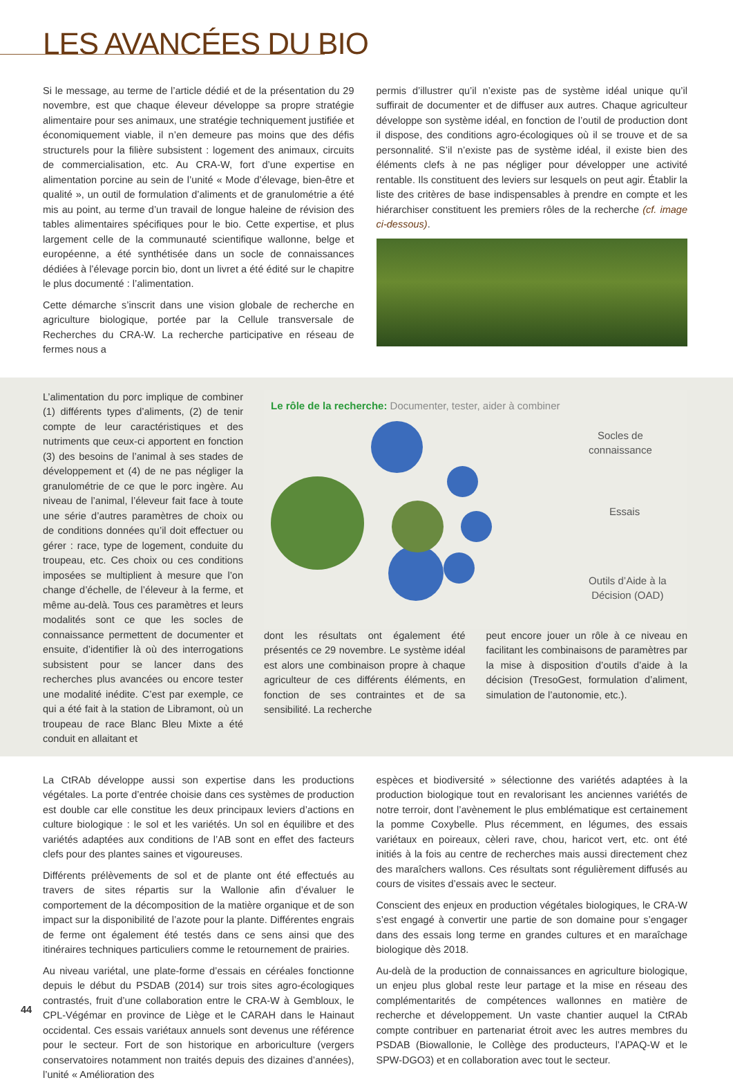LES AVANCÉES DU BIO
Si le message, au terme de l’article dédié et de la présentation du 29 novembre, est que chaque éleveur développe sa propre stratégie alimentaire pour ses animaux, une stratégie techniquement justifiée et économiquement viable, il n’en demeure pas moins que des défis structurels pour la filière subsistent : logement des animaux, circuits de commercialisation, etc. Au CRA-W, fort d’une expertise en alimentation porcine au sein de l’unité « Mode d’élevage, bien-être et qualité », un outil de formulation d’aliments et de granulométrie a été mis au point, au terme d’un travail de longue haleine de révision des tables alimentaires spécifiques pour le bio. Cette expertise, et plus largement celle de la communauté scientifique wallonne, belge et européenne, a été synthétisée dans un socle de connaissances dédiées à l’élevage porcin bio, dont un livret a été édité sur le chapitre le plus documenté : l’alimentation.
Cette démarche s’inscrit dans une vision globale de recherche en agriculture biologique, portée par la Cellule transversale de Recherches du CRA-W. La recherche participative en réseau de fermes nous a
permis d’illustrer qu’il n’existe pas de système idéal unique qu’il suffirait de documenter et de diffuser aux autres. Chaque agriculteur développe son système idéal, en fonction de l’outil de production dont il dispose, des conditions agro-écologiques où il se trouve et de sa personnalité. S’il n’existe pas de système idéal, il existe bien des éléments clefs à ne pas négliger pour développer une activité rentable. Ils constituent des leviers sur lesquels on peut agir. Établir la liste des critères de base indispensables à prendre en compte et les hiérarchiser constituent les premiers rôles de la recherche (cf. image ci-dessous).
L’alimentation du porc implique de combiner (1) différents types d’aliments, (2) de tenir compte de leur caractéristiques et des nutriments que ceux-ci apportent en fonction (3) des besoins de l’animal à ses stades de développement et (4) de ne pas négliger la granulométrie de ce que le porc ingère. Au niveau de l’animal, l’éleveur fait face à toute une série d’autres paramètres de choix ou de conditions données qu’il doit effectuer ou gérer : race, type de logement, conduite du troupeau, etc. Ces choix ou ces conditions imposées se multiplient à mesure que l’on change d’échelle, de l’éleveur à la ferme, et même au-delà. Tous ces paramètres et leurs modalités sont ce que les socles de connaissance permettent de documenter et ensuite, d’identifier là où des interrogations subsistent pour se lancer dans des recherches plus avancées ou encore tester une modalité inédite. C’est par exemple, ce qui a été fait à la station de Libramont, où un troupeau de race Blanc Bleu Mixte a été conduit en allaitant et
Le rôle de la recherche: Documenter, tester, aider à combiner
Socles de
connaissance
Essais
Outils d’Aide à la
Décision (OAD)
dont les résultats ont également été présentés ce 29 novembre. Le système idéal est alors une combinaison propre à chaque agriculteur de ces différents éléments, en fonction de ses contraintes et de sa sensibilité. La recherche
peut encore jouer un rôle à ce niveau en facilitant les combinaisons de paramètres par la mise à disposition d’outils d’aide à la décision (TresoGest, formulation d’aliment, simulation de l’autonomie, etc.).
La CtRAb développe aussi son expertise dans les productions végétales. La porte d’entrée choisie dans ces systèmes de production est double car elle constitue les deux principaux leviers d’actions en culture biologique : le sol et les variétés. Un sol en équilibre et des variétés adaptées aux conditions de l’AB sont en effet des facteurs clefs pour des plantes saines et vigoureuses.
Différents prélèvements de sol et de plante ont été effectués au travers de sites répartis sur la Wallonie afin d’évaluer le comportement de la décomposition de la matière organique et de son impact sur la disponibilité de l’azote pour la plante. Différentes engrais de ferme ont également été testés dans ce sens ainsi que des itinéraires techniques particuliers comme le retournement de prairies.
Au niveau variétal, une plate-forme d’essais en céréales fonctionne depuis le début du PSDAB (2014) sur trois sites agro-écologiques contrastés, fruit d’une collaboration entre le CRA-W à Gembloux, le CPL-Végémar en province de Liège et le CARAH dans le Hainaut occidental. Ces essais variétaux annuels sont devenus une référence pour le secteur. Fort de son historique en arboriculture (vergers conservatoires notamment non traités depuis des dizaines d’années), l’unité « Amélioration des
espèces et biodiversité » sélectionne des variétés adaptées à la production biologique tout en revalorisant les anciennes variétés de notre terroir, dont l’avènement le plus emblématique est certainement la pomme Coxybelle. Plus récemment, en légumes, des essais variétaux en poireaux, cèleri rave, chou, haricot vert, etc. ont été initiés à la fois au centre de recherches mais aussi directement chez des maraîchers wallons. Ces résultats sont régulièrement diffusés au cours de visites d’essais avec le secteur.
Conscient des enjeux en production végétales biologiques, le CRA-W s’est engagé à convertir une partie de son domaine pour s’engager dans des essais long terme en grandes cultures et en maraîchage biologique dès 2018.
Au-delà de la production de connaissances en agriculture biologique, un enjeu plus global reste leur partage et la mise en réseau des complémentarités de compétences wallonnes en matière de recherche et développement. Un vaste chantier auquel la CtRAb compte contribuer en partenariat étroit avec les autres membres du PSDAB (Biowallonie, le Collège des producteurs, l’APAQ-W et le SPW-DGO3) et en collaboration avec tout le secteur.
44